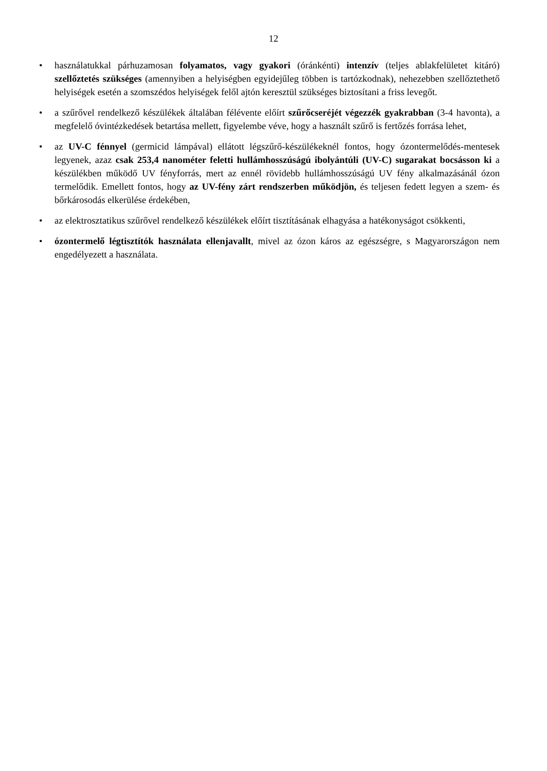12
• használatukkal párhuzamosan folyamatos, vagy gyakori (óránkénti) intenzív (teljes ablakfelületet kitáró) szellőztetés szükséges (amennyiben a helyiségben egyidejűleg többen is tartózkodnak), nehezebben szellőztethető helyiségek esetén a szomszédos helyiségek felől ajtón keresztül szükséges biztosítani a friss levegőt.
• a szűrővel rendelkező készülékek általában félévente előírt szűrőcseréjét végezzék gyakrabban (3-4 havonta), a megfelelő óvintézkedések betartása mellett, figyelembe véve, hogy a használt szűrő is fertőzés forrása lehet,
• az UV-C fénnyel (germicid lámpával) ellátott légszűrő-készülékeknél fontos, hogy ózontermelődés-mentesek legyenek, azaz csak 253,4 nanométer feletti hullámhosszúságú ibolyántúli (UV-C) sugarakat bocsásson ki a készülékben működő UV fényforrás, mert az ennél rövidebb hullámhosszúságú UV fény alkalmazásánál ózon termelődik. Emellett fontos, hogy az UV-fény zárt rendszerben működjön, és teljesen fedett legyen a szem- és bőrkárosodás elkerülése érdekében,
• az elektrosztatikus szűrővel rendelkező készülékek előírt tisztításának elhagyása a hatékonyságot csökkenti,
• ózontermelő légtisztítók használata ellenjavallt, mivel az ózon káros az egészségre, s Magyarországon nem engedélyezett a használata.